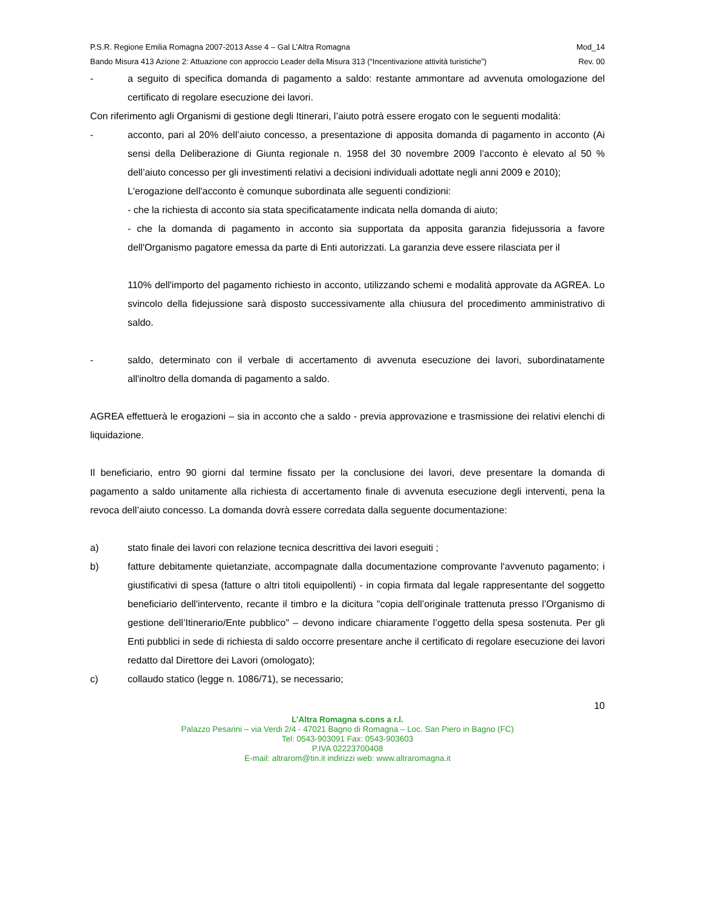P.S.R. Regione Emilia Romagna 2007-2013 Asse 4 – Gal L’Altra Romagna Mod_14
Bando Misura 413 Azione 2: Attuazione con approccio Leader della Misura 313 (“Incentivazione attività turistiche”) Rev. 00
- a seguito di specifica domanda di pagamento a saldo: restante ammontare ad avvenuta omologazione del certificato di regolare esecuzione dei lavori.
Con riferimento agli Organismi di gestione degli Itinerari, l’aiuto potrà essere erogato con le seguenti modalità:
- acconto, pari al 20% dell’aiuto concesso, a presentazione di apposita domanda di pagamento in acconto (Ai sensi della Deliberazione di Giunta regionale n. 1958 del 30 novembre 2009 l’acconto è elevato al 50 % dell’aiuto concesso per gli investimenti relativi a decisioni individuali adottate negli anni 2009 e 2010);
L'erogazione dell'acconto è comunque subordinata alle seguenti condizioni:
- che la richiesta di acconto sia stata specificatamente indicata nella domanda di aiuto;
- che la domanda di pagamento in acconto sia supportata da apposita garanzia fidejussoria a favore dell'Organismo pagatore emessa da parte di Enti autorizzati. La garanzia deve essere rilasciata per il
110% dell'importo del pagamento richiesto in acconto, utilizzando schemi e modalità approvate da AGREA. Lo svincolo della fidejussione sarà disposto successivamente alla chiusura del procedimento amministrativo di saldo.
- saldo, determinato con il verbale di accertamento di avvenuta esecuzione dei lavori, subordinatamente all'inoltro della domanda di pagamento a saldo.
AGREA effettuerà le erogazioni – sia in acconto che a saldo - previa approvazione e trasmissione dei relativi elenchi di liquidazione.
Il beneficiario, entro 90 giorni dal termine fissato per la conclusione dei lavori, deve presentare la domanda di pagamento a saldo unitamente alla richiesta di accertamento finale di avvenuta esecuzione degli interventi, pena la revoca dell’aiuto concesso. La domanda dovrà essere corredata dalla seguente documentazione:
a) stato finale dei lavori con relazione tecnica descrittiva dei lavori eseguiti ;
b) fatture debitamente quietanziate, accompagnate dalla documentazione comprovante l'avvenuto pagamento; i giustificativi di spesa (fatture o altri titoli equipollenti) - in copia firmata dal legale rappresentante del soggetto beneficiario dell'intervento, recante il timbro e la dicitura "copia dell’originale trattenuta presso l’Organismo di gestione dell’Itinerario/Ente pubblico" – devono indicare chiaramente l’oggetto della spesa sostenuta. Per gli Enti pubblici in sede di richiesta di saldo occorre presentare anche il certificato di regolare esecuzione dei lavori redatto dal Direttore dei Lavori (omologato);
c) collaudo statico (legge n. 1086/71), se necessario;
10
L’Altra Romagna s.cons a r.l.
Palazzo Pesarini – via Verdi 2/4 - 47021 Bagno di Romagna – Loc. San Piero in Bagno (FC)
Tel: 0543-903091 Fax: 0543-903603
P.IVA 02223700408
E-mail: altrarom@tin.it indirizzi web: www.altraromagna.it